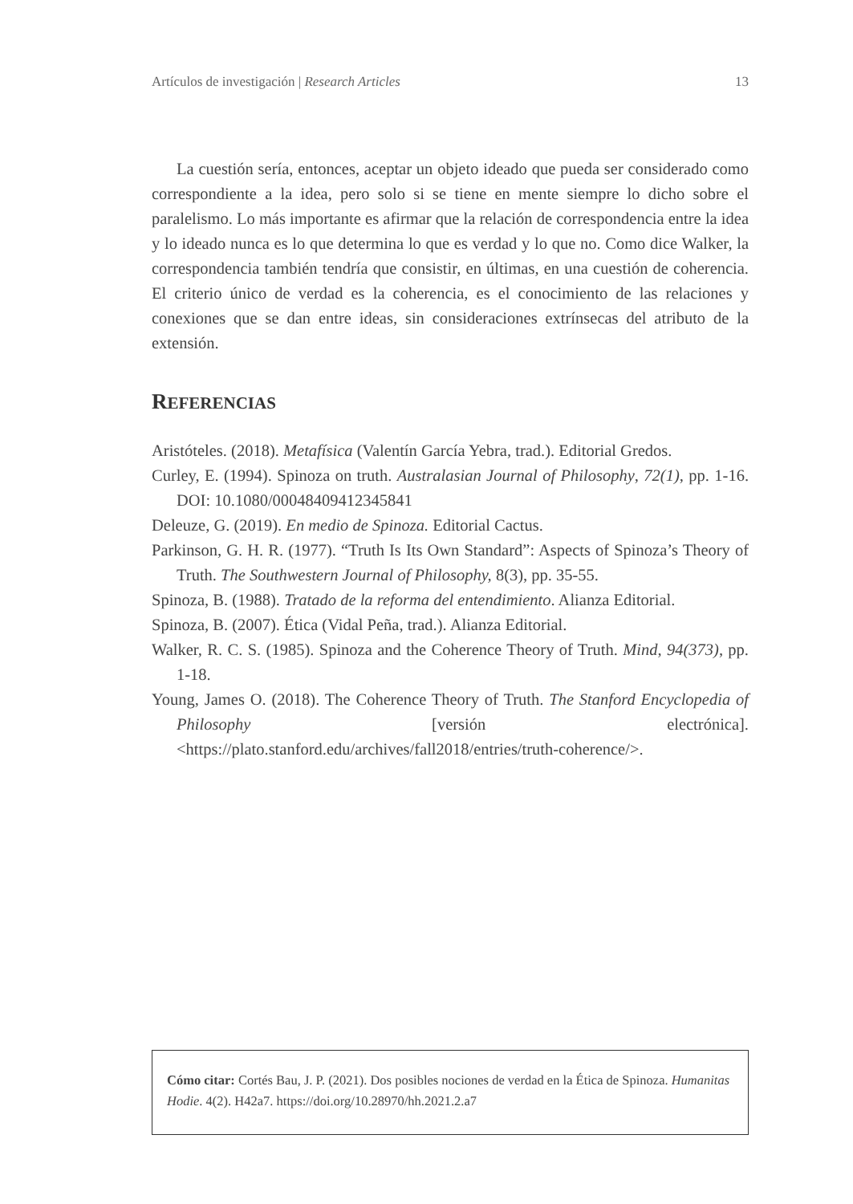Artículos de investigación | Research Articles 13
La cuestión sería, entonces, aceptar un objeto ideado que pueda ser considerado como correspondiente a la idea, pero solo si se tiene en mente siempre lo dicho sobre el paralelismo. Lo más importante es afirmar que la relación de correspondencia entre la idea y lo ideado nunca es lo que determina lo que es verdad y lo que no. Como dice Walker, la correspondencia también tendría que consistir, en últimas, en una cuestión de coherencia. El criterio único de verdad es la coherencia, es el conocimiento de las relaciones y conexiones que se dan entre ideas, sin consideraciones extrínsecas del atributo de la extensión.
REFERENCIAS
Aristóteles. (2018). Metafísica (Valentín García Yebra, trad.). Editorial Gredos.
Curley, E. (1994). Spinoza on truth. Australasian Journal of Philosophy, 72(1), pp. 1-16. DOI: 10.1080/00048409412345841
Deleuze, G. (2019). En medio de Spinoza. Editorial Cactus.
Parkinson, G. H. R. (1977). “Truth Is Its Own Standard”: Aspects of Spinoza’s Theory of Truth. The Southwestern Journal of Philosophy, 8(3), pp. 35-55.
Spinoza, B. (1988). Tratado de la reforma del entendimiento. Alianza Editorial.
Spinoza, B. (2007). Ética (Vidal Peña, trad.). Alianza Editorial.
Walker, R. C. S. (1985). Spinoza and the Coherence Theory of Truth. Mind, 94(373), pp. 1-18.
Young, James O. (2018). The Coherence Theory of Truth. The Stanford Encyclopedia of Philosophy [versión electrónica]. <https://plato.stanford.edu/archives/fall2018/entries/truth-coherence/>.
Cómo citar: Cortés Bau, J. P. (2021). Dos posibles nociones de verdad en la Ética de Spinoza. Humanitas Hodie. 4(2). H42a7. https://doi.org/10.28970/hh.2021.2.a7